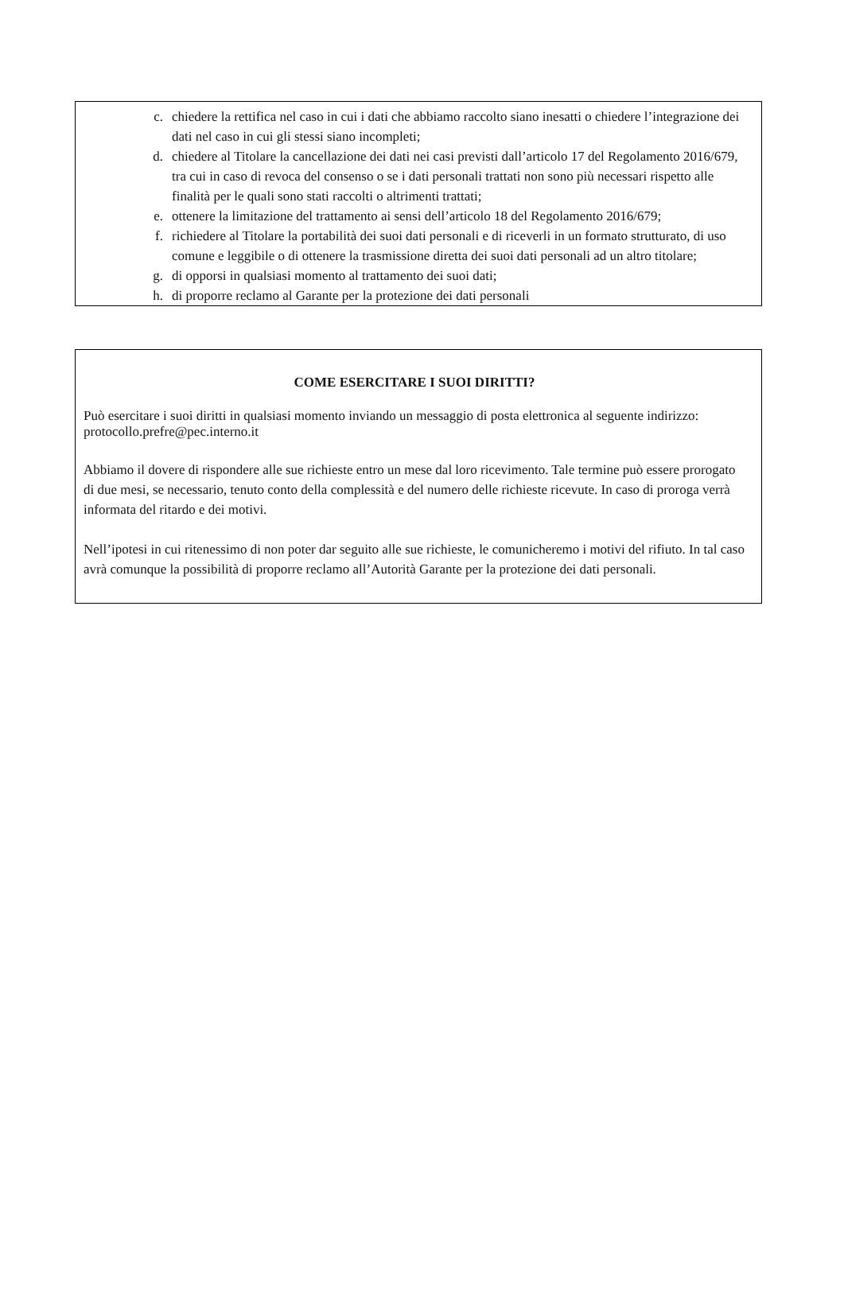c. chiedere la rettifica nel caso in cui i dati che abbiamo raccolto siano inesatti o chiedere l’integrazione dei dati nel caso in cui gli stessi siano incompleti;
d. chiedere al Titolare la cancellazione dei dati nei casi previsti dall’articolo 17 del Regolamento 2016/679, tra cui in caso di revoca del consenso o se i dati personali trattati non sono più necessari rispetto alle finalità per le quali sono stati raccolti o altrimenti trattati;
e. ottenere la limitazione del trattamento ai sensi dell’articolo 18 del Regolamento 2016/679;
f. richiedere al Titolare la portabilità dei suoi dati personali e di riceverli in un formato strutturato, di uso comune e leggibile o di ottenere la trasmissione diretta dei suoi dati personali ad un altro titolare;
g. di opporsi in qualsiasi momento al trattamento dei suoi dati;
h. di proporre reclamo al Garante per la protezione dei dati personali
COME ESERCITARE I SUOI DIRITTI?
Può esercitare i suoi diritti in qualsiasi momento inviando un messaggio di posta elettronica al seguente indirizzo: protocollo.prefre@pec.interno.it
Abbiamo il dovere di rispondere alle sue richieste entro un mese dal loro ricevimento. Tale termine può essere prorogato di due mesi, se necessario, tenuto conto della complessità e del numero delle richieste ricevute. In caso di proroga verrà informata del ritardo e dei motivi.
Nell’ipotesi in cui ritenessimo di non poter dar seguito alle sue richieste, le comunicheremo i motivi del rifiuto. In tal caso avrà comunque la possibilità di proporre reclamo all’Autorità Garante per la protezione dei dati personali.